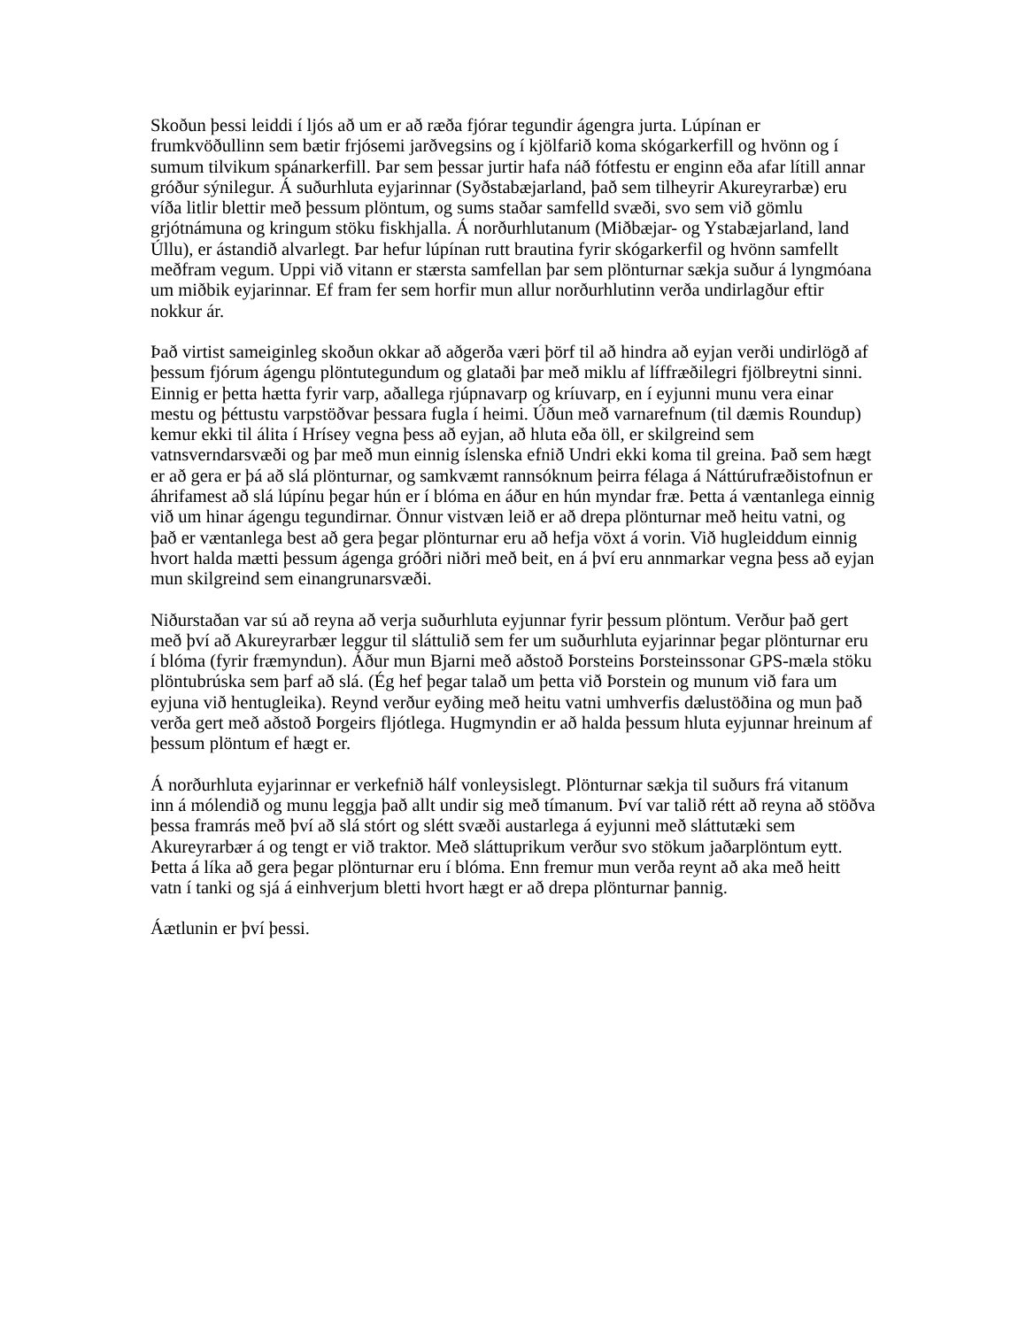Skoðun þessi leiddi í ljós að um er að ræða fjórar tegundir ágengra jurta. Lúpínan er frumkvöðullinn sem bætir frjósemi jarðvegsins og í kjölfarið koma skógarkerfill og hvönn og í sumum tilvikum spánarkerfill. Þar sem þessar jurtir hafa náð fótfestu er enginn eða afar lítill annar gróður sýnilegur. Á suðurhluta eyjarinnar (Syðstabæjarland, það sem tilheyrir Akureyrarbæ) eru víða litlir blettir með þessum plöntum, og sums staðar samfelld svæði, svo sem við gömlu grjótnámuna og kringum stöku fiskhjalla. Á norðurhlutanum (Miðbæjar- og Ystabæjarland, land Úllu), er ástandið alvarlegt. Þar hefur lúpínan rutt brautina fyrir skógarkerfil og hvönn samfellt meðfram vegum. Uppi við vitann er stærsta samfellan þar sem plönturnar sækja suður á lyngmóana um miðbik eyjarinnar. Ef fram fer sem horfir mun allur norðurhlutinn verða undirlagður eftir nokkur ár.
Það virtist sameiginleg skoðun okkar að aðgerða væri þörf til að hindra að eyjan verði undirlögð af þessum fjórum ágengu plöntutegundum og glataði þar með miklu af líffræðilegri fjölbreytni sinni. Einnig er þetta hætta fyrir varp, aðallega rjúpnavarp og kríuvarp, en í eyjunni munu vera einar mestu og þéttustu varpstöðvar þessara fugla í heimi. Úðun með varnarefnum (til dæmis Roundup) kemur ekki til álita í Hrísey vegna þess að eyjan, að hluta eða öll, er skilgreind sem vatnsverndarsvæði og þar með mun einnig íslenska efnið Undri ekki koma til greina. Það sem hægt er að gera er þá að slá plönturnar, og samkvæmt rannsóknum þeirra félaga á Náttúrufræðistofnun er áhrifamest að slá lúpínu þegar hún er í blóma en áður en hún myndar fræ. Þetta á væntanlega einnig við um hinar ágengu tegundirnar. Önnur vistvæn leið er að drepa plönturnar með heitu vatni, og það er væntanlega best að gera þegar plönturnar eru að hefja vöxt á vorin. Við hugleiddum einnig hvort halda mætti þessum ágenga gróðri niðri með beit, en á því eru annmarkar vegna þess að eyjan mun skilgreind sem einangrunarsvæði.
Niðurstaðan var sú að reyna að verja suðurhluta eyjunnar fyrir þessum plöntum. Verður það gert með því að Akureyrarbær leggur til sláttulið sem fer um suðurhluta eyjarinnar þegar plönturnar eru í blóma (fyrir fræmyndun). Áður mun Bjarni með aðstoð Þorsteins Þorsteinssonar GPS-mæla stöku plöntubrúska sem þarf að slá. (Ég hef þegar talað um þetta við Þorstein og munum við fara um eyjuna við hentugleika). Reynd verður eyðing með heitu vatni umhverfis dælustöðina og mun það verða gert með aðstoð Þorgeirs fljótlega. Hugmyndin er að halda þessum hluta eyjunnar hreinum af þessum plöntum ef hægt er.
Á norðurhluta eyjarinnar er verkefnið hálf vonleysislegt. Plönturnar sækja til suðurs frá vitanum inn á mólendið og munu leggja það allt undir sig með tímanum. Því var talið rétt að reyna að stöðva þessa framrás með því að slá stórt og slétt svæði austarlega á eyjunni með sláttutæki sem Akureyrarbær á og tengt er við traktor. Með sláttuprikum verður svo stökum jaðarplöntum eytt. Þetta á líka að gera þegar plönturnar eru í blóma. Enn fremur mun verða reynt að aka með heitt vatn í tanki og sjá á einhverjum bletti hvort hægt er að drepa plönturnar þannig.
Áætlunin er því þessi.